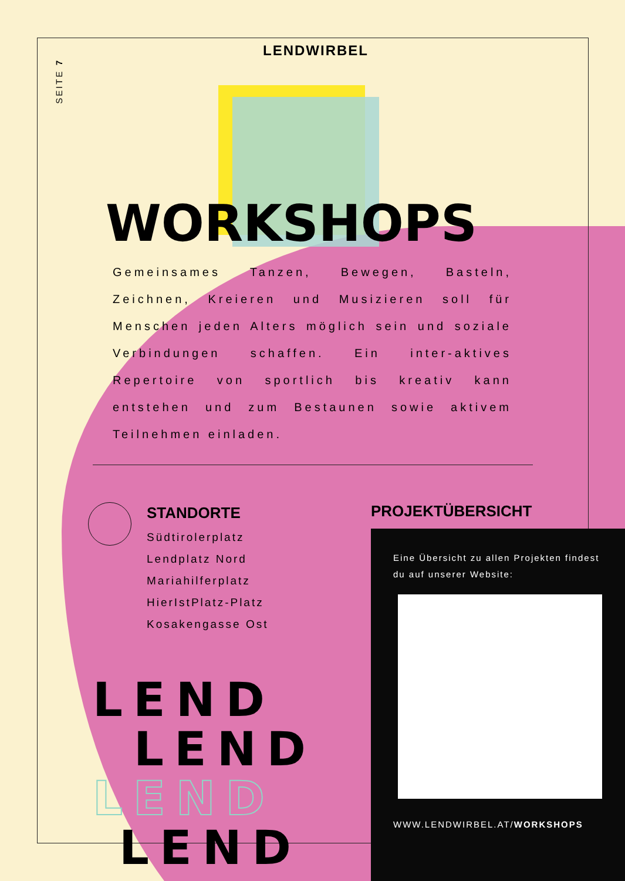SEITE 7
LENDWIRBEL
WORKSHOPS
Gemeinsames Tanzen, Bewegen, Basteln, Zeichnen, Kreieren und Musizieren soll für Menschen jeden Alters möglich sein und soziale Verbindungen schaffen. Ein inter-aktives Repertoire von sportlich bis kreativ kann entstehen und zum Bestaunen sowie aktivem Teilnehmen einladen.
STANDORTE
Südtirolerplatz
Lendplatz Nord
Mariahilferplatz
HierIstPlatz-Platz
Kosakengasse Ost
PROJEKTÜBERSICHT
Eine Übersicht zu allen Projekten findest du auf unserer Website:
WWW.LENDWIRBEL.AT/WORKSHOPS
LEND
LEND
LEND
LEND